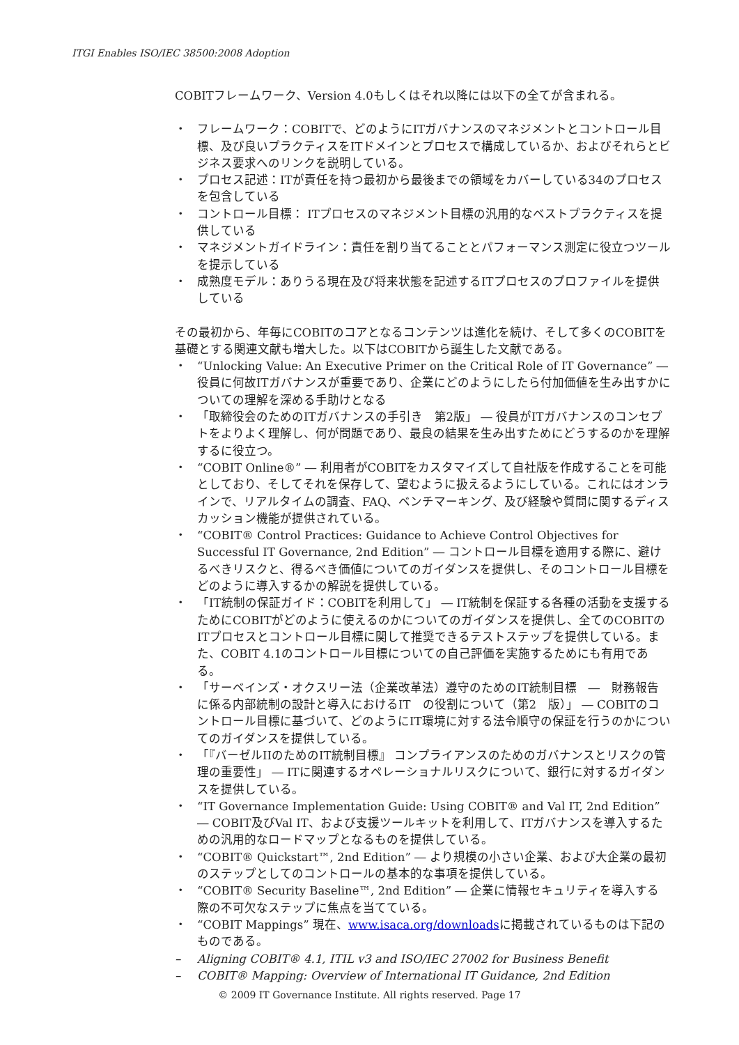ITGI Enables ISO/IEC 38500:2008 Adoption
COBITフレームワーク、Version 4.0もしくはそれ以降には以下の全てが含まれる。
・ フレームワーク：COBITで、どのようにITガバナンスのマネジメントとコントロール目標、及び良いプラクティスをITドメインとプロセスで構成しているか、およびそれらとビジネス要求へのリンクを説明している。
・ プロセス記述：ITが責任を持つ最初から最後までの領域をカバーしている34のプロセスを包含している
・ コントロール目標： ITプロセスのマネジメント目標の汎用的なベストプラクティスを提供している
・ マネジメントガイドライン：責任を割り当てることとパフォーマンス測定に役立つツールを提示している
・ 成熟度モデル：ありうる現在及び将来状態を記述するITプロセスのプロファイルを提供している
その最初から、年毎にCOBITのコアとなるコンテンツは進化を続け、そして多くのCOBITを基礎とする関連文献も増大した。以下はCOBITから誕生した文献である。
・ “Unlocking Value: An Executive Primer on the Critical Role of IT Governance” ― 役員に何故ITガバナンスが重要であり、企業にどのようにしたら付加価値を生み出すかについての理解を深める手助けとなる
・ 「取締役会のためのITガバナンスの手引き　第2版」 ― 役員がITガバナンスのコンセプトをよりよく理解し、何が問題であり、最良の結果を生み出すためにどうするのかを理解するに役立つ。
・ “COBIT Online®” ― 利用者がCOBITをカスタマイズして自社版を作成することを可能としており、そしてそれを保存して、望むように扱えるようにしている。これにはオンラインで、リアルタイムの調査、FAQ、ベンチマーキング、及び経験や質問に関するディスカッション機能が提供されている。
・ “COBIT® Control Practices: Guidance to Achieve Control Objectives for Successful IT Governance, 2nd Edition” ― コントロール目標を適用する際に、避けるべきリスクと、得るべき価値についてのガイダンスを提供し、そのコントロール目標をどのように導入するかの解説を提供している。
・ 「IT統制の保証ガイド：COBITを利用して」 ― IT統制を保証する各種の活動を支援するためにCOBITがどのように使えるのかについてのガイダンスを提供し、全てのCOBITのITプロセスとコントロール目標に関して推奨できるテストステップを提供している。また、COBIT 4.1のコントロール目標についての自己評価を実施するためにも有用である。
・ 「サーベインズ・オクスリー法（企業改革法）遵守のためのIT統制目標　―　財務報告に係る内部統制の設計と導入におけるIT　の役割について（第2　版）」 ― COBITのコントロール目標に基づいて、どのようにIT環境に対する法令順守の保証を行うのかについてのガイダンスを提供している。
・ 「『バーゼルIIのためのIT統制目標』 コンプライアンスのためのガバナンスとリスクの管理の重要性」 ― ITに関連するオペレーショナルリスクについて、銀行に対するガイダンスを提供している。
・ “IT Governance Implementation Guide: Using COBIT® and Val IT, 2nd Edition” ― COBIT及びVal IT、および支援ツールキットを利用して、ITガバナンスを導入するための汎用的なロードマップとなるものを提供している。
・ “COBIT® Quickstart™, 2nd Edition” ― より規模の小さい企業、および大企業の最初のステップとしてのコントロールの基本的な事項を提供している。
・ “COBIT® Security Baseline™, 2nd Edition” ― 企業に情報セキュリティを導入する際の不可欠なステップに焦点を当てている。
・ “COBIT Mappings” 現在、www.isaca.org/downloadsに掲載されているものは下記のものである。
– Aligning COBIT® 4.1, ITIL v3 and ISO/IEC 27002 for Business Benefit
– COBIT® Mapping: Overview of International IT Guidance, 2nd Edition
© 2009 IT Governance Institute. All rights reserved. Page 17